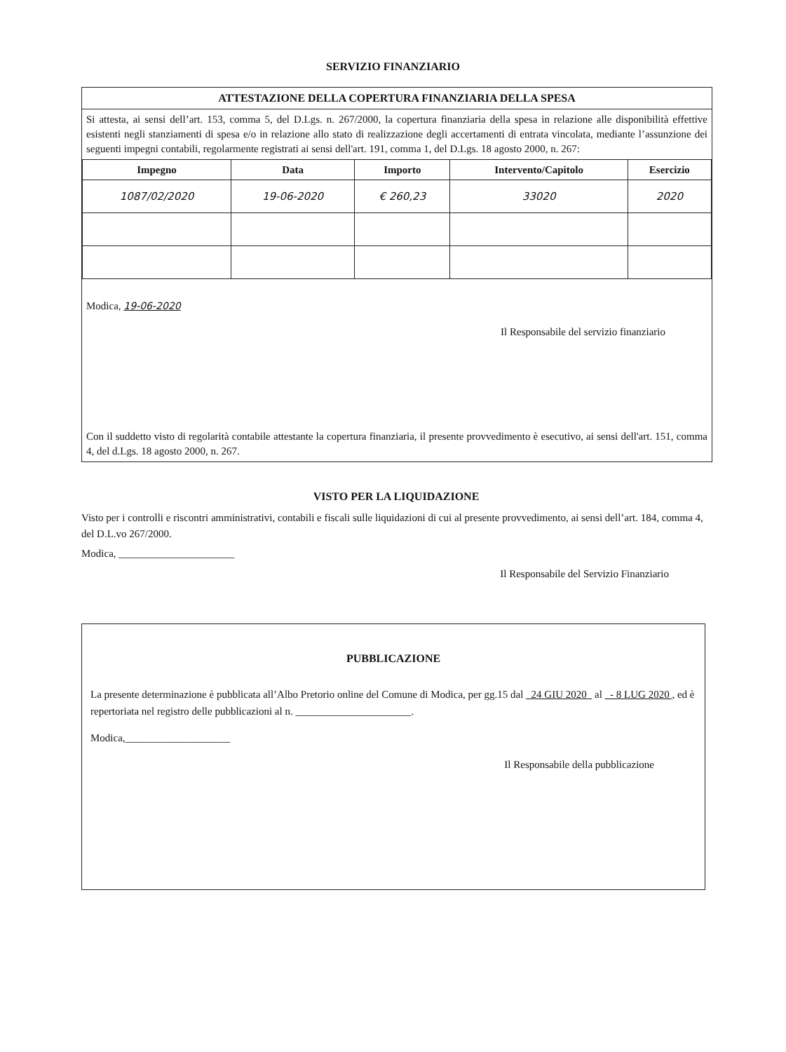SERVIZIO FINANZIARIO
ATTESTAZIONE DELLA COPERTURA FINANZIARIA DELLA SPESA
Si attesta, ai sensi dell’art. 153, comma 5, del D.Lgs. n. 267/2000, la copertura finanziaria della spesa in relazione alle disponibilità effettive esistenti negli stanziamenti di spesa e/o in relazione allo stato di realizzazione degli accertamenti di entrata vincolata, mediante l’assunzione dei seguenti impegni contabili, regolarmente registrati ai sensi dell'art. 191, comma 1, del D.Lgs. 18 agosto 2000, n. 267:
| Impegno | Data | Importo | Intervento/Capitolo | Esercizio |
| --- | --- | --- | --- | --- |
| 1087/02/2020 | 19-06-2020 | € 260,23 | 33020 | 2020 |
Modica, 19-06-2020
Il Responsabile del servizio finanziario
Con il suddetto visto di regolarità contabile attestante la copertura finanziaria, il presente provvedimento è esecutivo, ai sensi dell'art. 151, comma 4, del d.Lgs. 18 agosto 2000, n. 267.
VISTO PER LA LIQUIDAZIONE
Visto per i controlli e riscontri amministrativi, contabili e fiscali sulle liquidazioni di cui al presente provvedimento, ai sensi dell’art. 184, comma 4, del D.L.vo 267/2000.
Modica, ______________________
Il Responsabile del Servizio Finanziario
PUBBLICAZIONE
La presente determinazione è pubblicata all’Albo Pretorio online del Comune di Modica, per gg.15 dal 24 GIU 2020 al - 8 LUG 2020 , ed è repertoriata nel registro delle pubblicazioni al n. ______________________.
Modica,____________________
Il Responsabile della pubblicazione